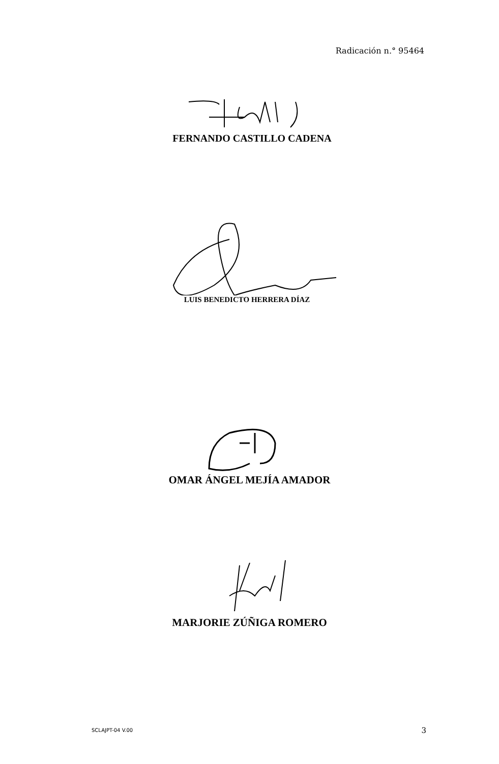Radicación n.° 95464
FERNANDO CASTILLO CADENA
LUIS BENEDICTO HERRERA DÍAZ
OMAR ÁNGEL MEJÍA AMADOR
MARJORIE ZÚÑIGA ROMERO
SCLAJPT-04 V.00 3